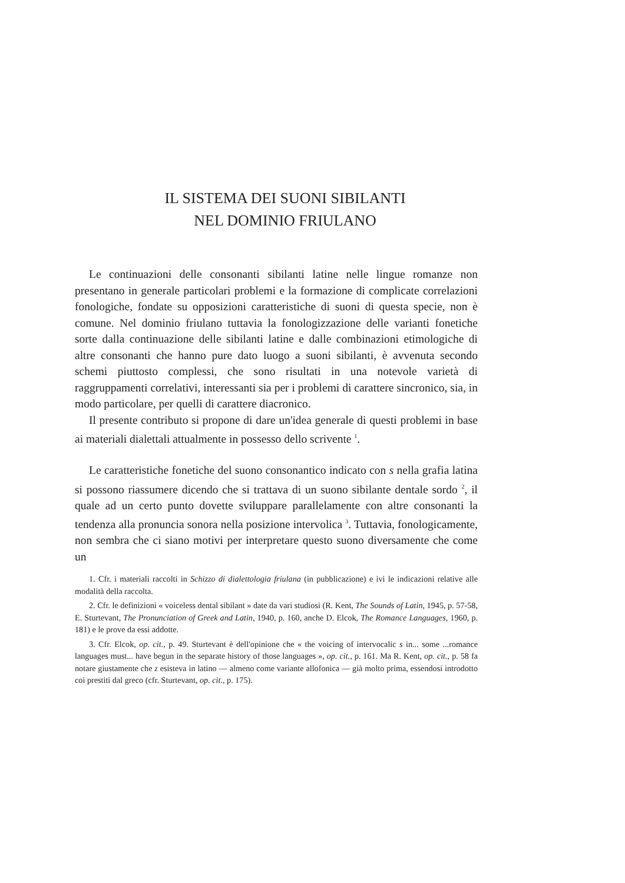IL SISTEMA DEI SUONI SIBILANTI
NEL DOMINIO FRIULANO
Le continuazioni delle consonanti sibilanti latine nelle lingue romanze non presentano in generale particolari problemi e la formazione di complicate correlazioni fonologiche, fondate su opposizioni caratteristiche di suoni di questa specie, non è comune. Nel dominio friulano tuttavia la fonologizzazione delle varianti fonetiche sorte dalla continuazione delle sibilanti latine e dalle combinazioni etimologiche di altre consonanti che hanno pure dato luogo a suoni sibilanti, è avvenuta secondo schemi piuttosto complessi, che sono risultati in una notevole varietà di raggruppamenti correlativi, interessanti sia per i problemi di carattere sincronico, sia, in modo particolare, per quelli di carattere diacronico.
Il presente contributo si propone di dare un'idea generale di questi problemi in base ai materiali dialettali attualmente in possesso dello scrivente <sup>1</sup>.
Le caratteristiche fonetiche del suono consonantico indicato con s nella grafia latina si possono riassumere dicendo che si trattava di un suono sibilante dentale sordo <sup>2</sup>, il quale ad un certo punto dovette sviluppare parallelamente con altre consonanti la tendenza alla pronuncia sonora nella posizione intervolica <sup>3</sup>. Tuttavia, fonologicamente, non sembra che ci siano motivi per interpretare questo suono diversamente che come un
1. Cfr. i materiali raccolti in Schizzo di dialettologia friulana (in pubblicazione) e ivi le indicazioni relative alle modalità della raccolta.
2. Cfr. le definizioni « voiceless dental sibilant » date da vari studiosi (R. Kent, The Sounds of Latin, 1945, p. 57-58, E. Sturtevant, The Pronunciation of Greek and Latin, 1940, p. 160, anche D. Elcok, The Romance Languages, 1960, p. 181) e le prove da essi addotte.
3. Cfr. Elcok, op. cit., p. 49. Sturtevant è dell'opinione che « the voicing of intervocalic s in... some ...romance languages must... have begun in the separate history of those languages », op. cit., p. 161. Ma R. Kent, op. cit., p. 58 fa notare giustamente che z esisteva in latino — almeno come variante allofonica — già molto prima, essendosi introdotto coi prestiti dal greco (cfr. Sturtevant, op. cit., p. 175).